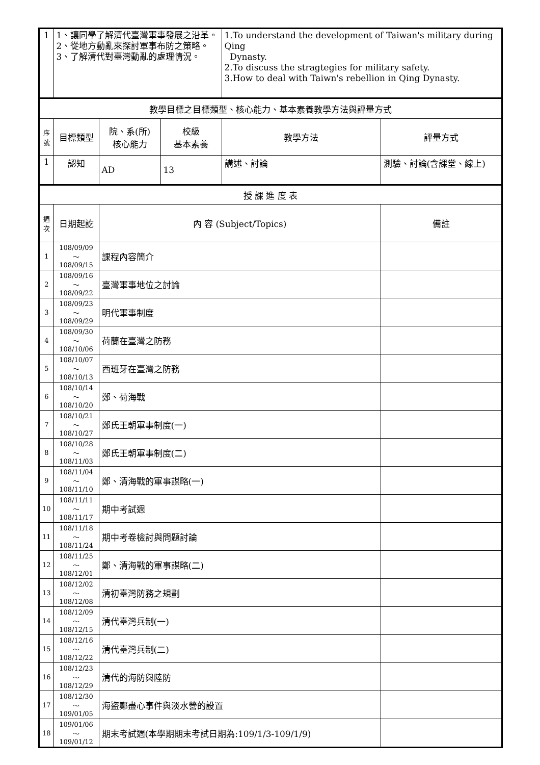| 1 | 1、讓同學了解清代臺灣軍事發展之沿革。 2、從地方動亂來探討軍事布防之策略。 3、了解清代對臺灣動亂的處理情況。 | | | 1.To understand the development of Taiwan's military during Qing Dynasty. 2.To discuss the stragtegies for military safety. 3.How to deal with Taiwn's rebellion in Qing Dynasty. | |
| 教學目標之目標類型、核心能力、基本素養教學方法與評量方式 | | | | | |
| 序號 | 目標類型 | 院、系(所) 核心能力 | 校級 基本素養 | 教學方法 | 評量方式 |
| 1 | 認知 | AD | 13 | 講述、討論 | 測驗、討論(含課堂、線上) |
| 授 課 進 度 表 | | | | | |
| 週次 | 日期起訖 | 內 容 (Subject/Topics) | | | 備註 |
| 1 | 108/09/09～ 108/09/15 | 課程內容簡介 | | | |
| 2 | 108/09/16～ 108/09/22 | 臺灣軍事地位之討論 | | | |
| 3 | 108/09/23～ 108/09/29 | 明代軍事制度 | | | |
| 4 | 108/09/30～ 108/10/06 | 荷蘭在臺灣之防務 | | | |
| 5 | 108/10/07～ 108/10/13 | 西班牙在臺灣之防務 | | | |
| 6 | 108/10/14～ 108/10/20 | 鄭、荷海戰 | | | |
| 7 | 108/10/21～ 108/10/27 | 鄭氏王朝軍事制度(一) | | | |
| 8 | 108/10/28～ 108/11/03 | 鄭氏王朝軍事制度(二) | | | |
| 9 | 108/11/04～ 108/11/10 | 鄭、清海戰的軍事謀略(一) | | | |
| 10 | 108/11/11～ 108/11/17 | 期中考試週 | | | |
| 11 | 108/11/18～ 108/11/24 | 期中考卷檢討與問題討論 | | | |
| 12 | 108/11/25～ 108/12/01 | 鄭、清海戰的軍事謀略(二) | | | |
| 13 | 108/12/02～ 108/12/08 | 清初臺灣防務之規劃 | | | |
| 14 | 108/12/09～ 108/12/15 | 清代臺灣兵制(一) | | | |
| 15 | 108/12/16～ 108/12/22 | 清代臺灣兵制(二) | | | |
| 16 | 108/12/23～ 108/12/29 | 清代的海防與陸防 | | | |
| 17 | 108/12/30～ 109/01/05 | 海盜鄭盡心事件與淡水營的設置 | | | |
| 18 | 109/01/06～ 109/01/12 | 期末考試週(本學期期末考試日期為:109/1/3-109/1/9) | | | |